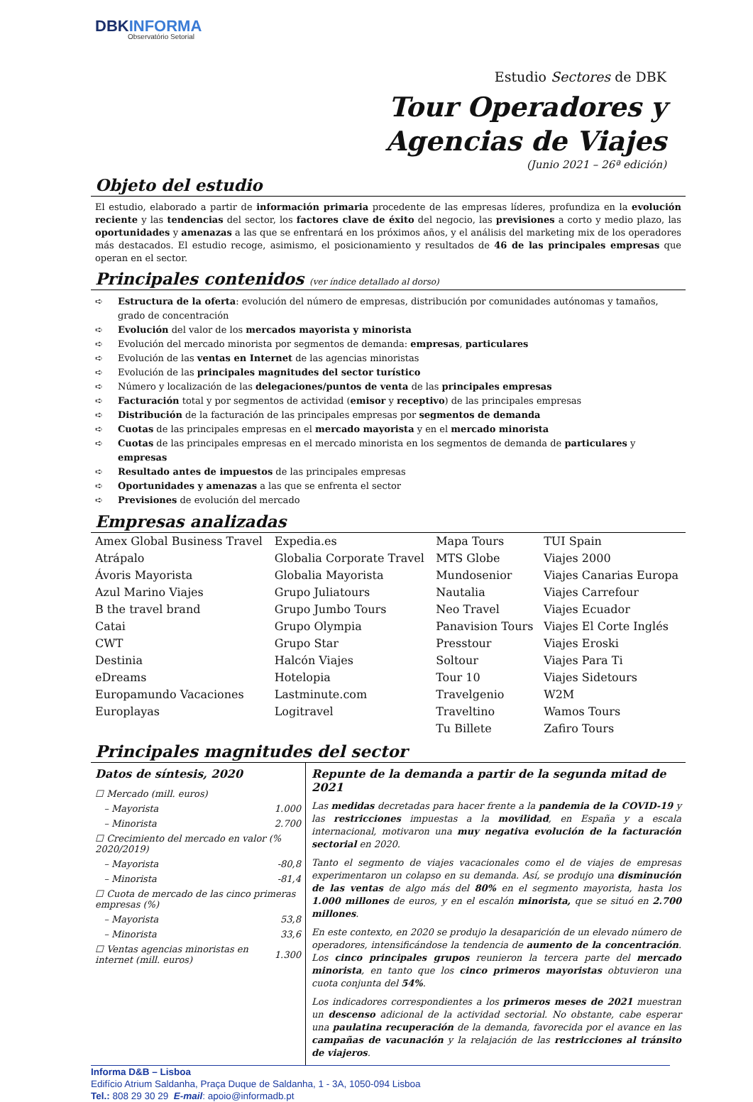DBKINFORMA
Observatório Setorial
Estudio Sectores de DBK
Tour Operadores y
Agencias de Viajes
(Junio 2021 – 26ª edición)
Objeto del estudio
El estudio, elaborado a partir de información primaria procedente de las empresas líderes, profundiza en la evolución reciente y las tendencias del sector, los factores clave de éxito del negocio, las previsiones a corto y medio plazo, las oportunidades y amenazas a las que se enfrentará en los próximos años, y el análisis del marketing mix de los operadores más destacados. El estudio recoge, asimismo, el posicionamiento y resultados de 46 de las principales empresas que operan en el sector.
Principales contenidos (ver índice detallado al dorso)
➪ Estructura de la oferta: evolución del número de empresas, distribución por comunidades autónomas y tamaños, grado de concentración
➪ Evolución del valor de los mercados mayorista y minorista
➪ Evolución del mercado minorista por segmentos de demanda: empresas, particulares
➪ Evolución de las ventas en Internet de las agencias minoristas
➪ Evolución de las principales magnitudes del sector turístico
➪ Número y localización de las delegaciones/puntos de venta de las principales empresas
➪ Facturación total y por segmentos de actividad (emisor y receptivo) de las principales empresas
➪ Distribución de la facturación de las principales empresas por segmentos de demanda
➪ Cuotas de las principales empresas en el mercado mayorista y en el mercado minorista
➪ Cuotas de las principales empresas en el mercado minorista en los segmentos de demanda de particulares y empresas
➪ Resultado antes de impuestos de las principales empresas
➪ Oportunidades y amenazas a las que se enfrenta el sector
➪ Previsiones de evolución del mercado
Empresas analizadas
| Amex Global Business Travel | Expedia.es | Mapa Tours | TUI Spain |
| Atrápalo | Globalia Corporate Travel | MTS Globe | Viajes 2000 |
| Ávoris Mayorista | Globalia Mayorista | Mundosenior | Viajes Canarias Europa |
| Azul Marino Viajes | Grupo Juliatours | Nautalia | Viajes Carrefour |
| B the travel brand | Grupo Jumbo Tours | Neo Travel | Viajes Ecuador |
| Catai | Grupo Olympia | Panavision Tours | Viajes El Corte Inglés |
| CWT | Grupo Star | Presstour | Viajes Eroski |
| Destinia | Halcón Viajes | Soltour | Viajes Para Ti |
| eDreams | Hotelopia | Tour 10 | Viajes Sidetours |
| Europamundo Vacaciones | Lastminute.com | Travelgenio | W2M |
| Europlayas | Logitravel | Traveltino | Wamos Tours |
| | | Tu Billete | Zafiro Tours |
Principales magnitudes del sector
Datos de síntesis, 2020
| ☐ Mercado (mill. euros) | |
| – Mayorista | 1.000 |
| – Minorista | 2.700 |
| ☐ Crecimiento del mercado en valor (% 2020/2019) | |
| – Mayorista | -80,8 |
| – Minorista | -81,4 |
| ☐ Cuota de mercado de las cinco primeras empresas (%) | |
| – Mayorista | 53,8 |
| – Minorista | 33,6 |
| ☐ Ventas agencias minoristas en internet (mill. euros) | 1.300 |
Repunte de la demanda a partir de la segunda mitad de 2021
Las medidas decretadas para hacer frente a la pandemia de la COVID-19 y las restricciones impuestas a la movilidad, en España y a escala internacional, motivaron una muy negativa evolución de la facturación sectorial en 2020.
Tanto el segmento de viajes vacacionales como el de viajes de empresas experimentaron un colapso en su demanda. Así, se produjo una disminución de las ventas de algo más del 80% en el segmento mayorista, hasta los 1.000 millones de euros, y en el escalón minorista, que se situó en 2.700 millones.
En este contexto, en 2020 se produjo la desaparición de un elevado número de operadores, intensificándose la tendencia de aumento de la concentración. Los cinco principales grupos reunieron la tercera parte del mercado minorista, en tanto que los cinco primeros mayoristas obtuvieron una cuota conjunta del 54%.
Los indicadores correspondientes a los primeros meses de 2021 muestran un descenso adicional de la actividad sectorial. No obstante, cabe esperar una paulatina recuperación de la demanda, favorecida por el avance en las campañas de vacunación y la relajación de las restricciones al tránsito de viajeros.
Informa D&B – Lisboa
Edifício Atrium Saldanha, Praça Duque de Saldanha, 1 - 3A, 1050-094 Lisboa
Tel.: 808 29 30 29 E-mail: apoio@informadb.pt